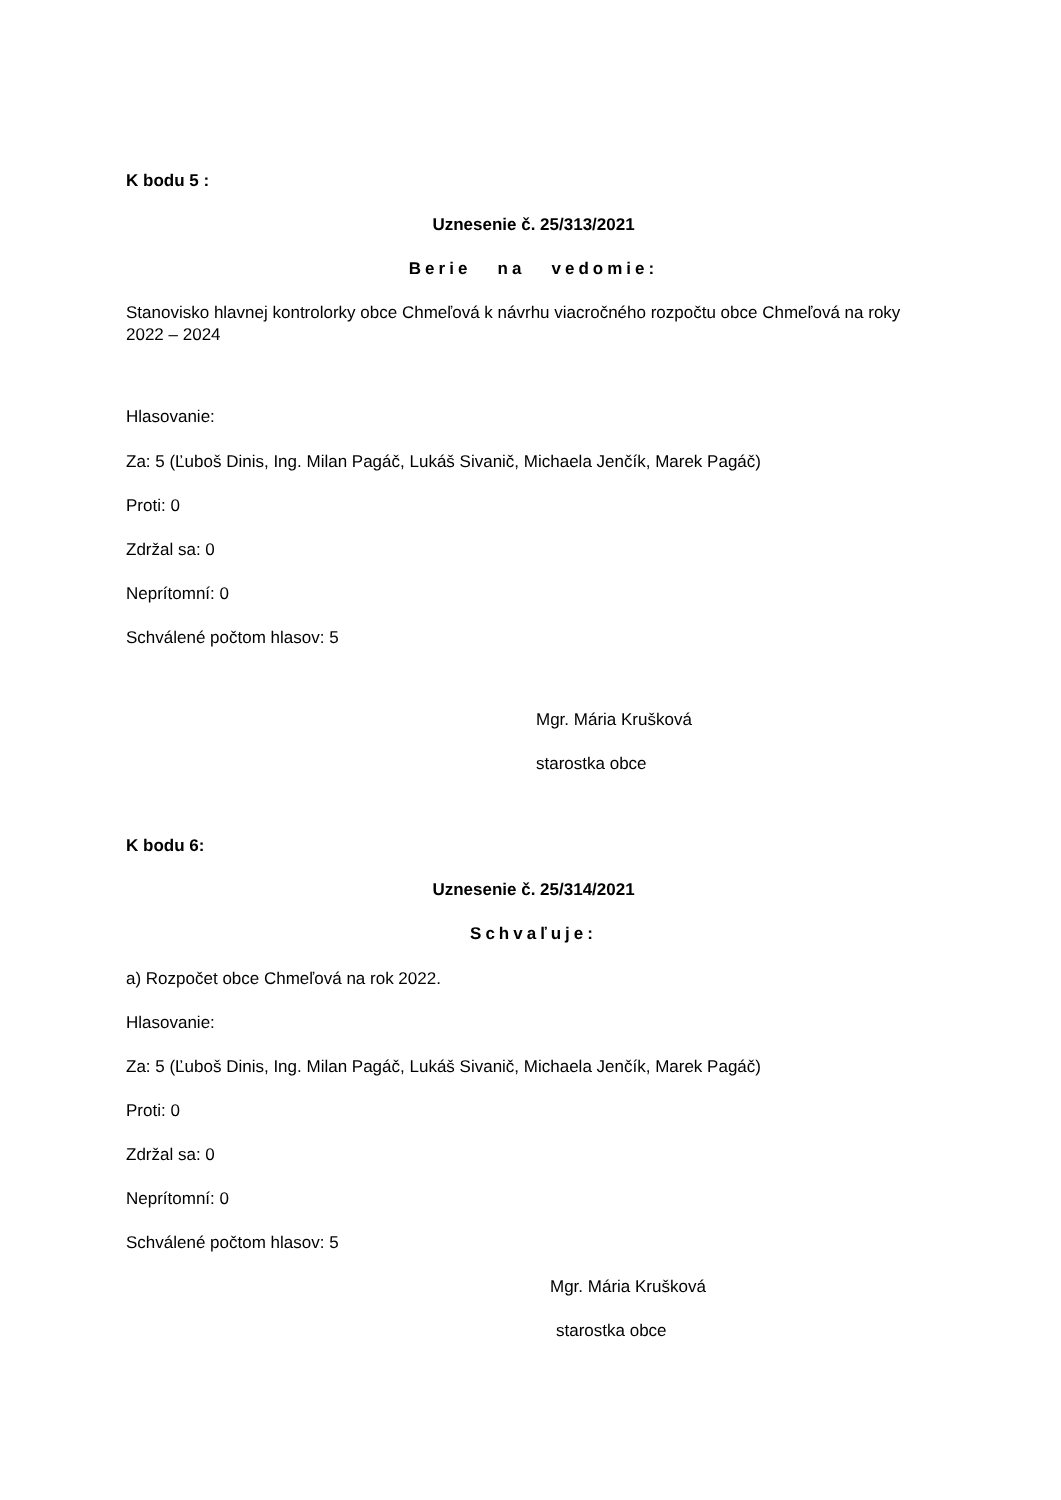K bodu 5 :
Uznesenie č. 25/313/2021
Berie na vedomie:
Stanovisko hlavnej kontrolorky obce Chmeľová k návrhu viacročného rozpočtu obce Chmeľová na roky 2022 – 2024
Hlasovanie:
Za: 5 (Ľuboš Dinis, Ing. Milan Pagáč, Lukáš Sivanič, Michaela Jenčík, Marek Pagáč)
Proti: 0
Zdržal sa: 0
Neprítomní: 0
Schválené počtom hlasov: 5
Mgr. Mária Krušková
starostka obce
K bodu 6:
Uznesenie č. 25/314/2021
Schvaľuje:
a) Rozpočet obce Chmeľová na rok 2022.
Hlasovanie:
Za: 5 (Ľuboš Dinis, Ing. Milan Pagáč, Lukáš Sivanič, Michaela Jenčík, Marek Pagáč)
Proti: 0
Zdržal sa: 0
Neprítomní: 0
Schválené počtom hlasov: 5
Mgr. Mária Krušková
starostka obce